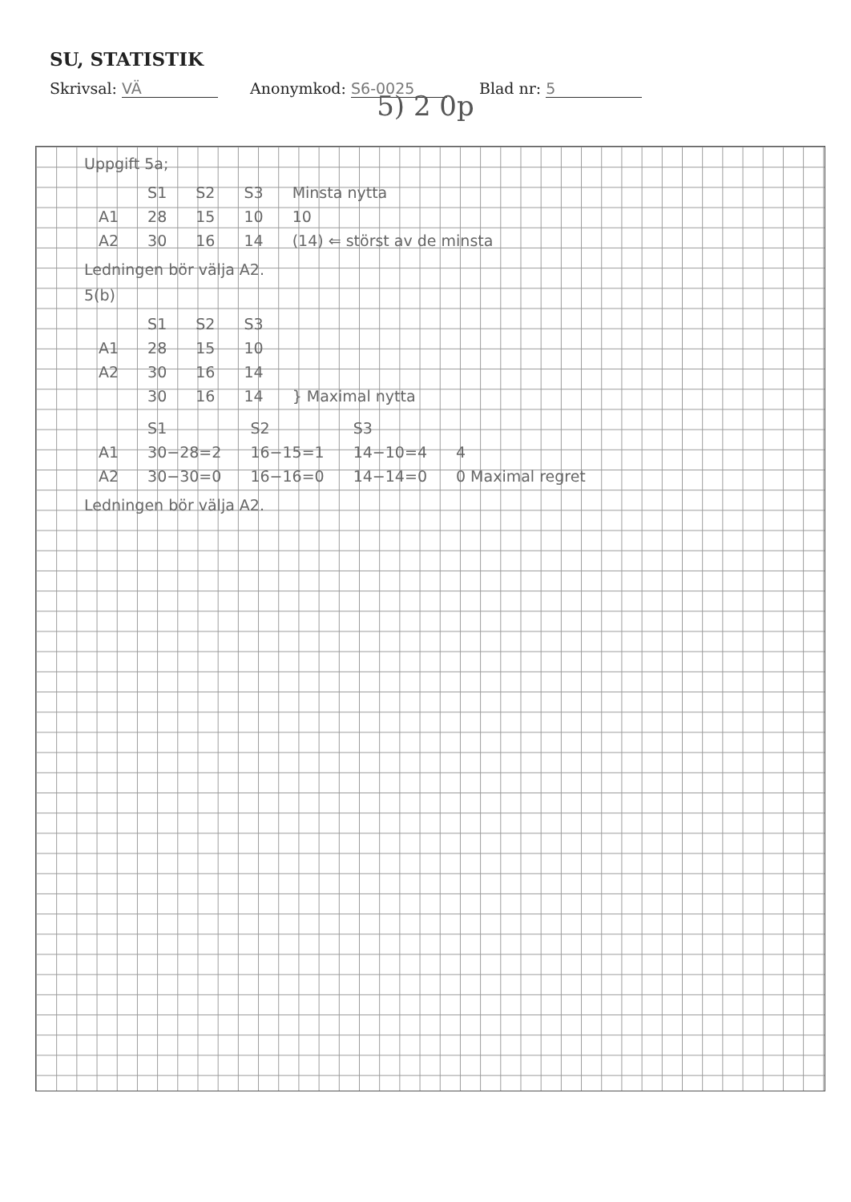SU, STATISTIK
Skrivsal: VÄ Anonymkod: S6-0025 Blad nr: 5
5) 2 0p
Uppgift 5a;
| | S1 | S2 | S3 | Minsta nytta |
| A1 | 28 | 15 | 10 | 10 |
| A2 | 30 | 16 | 14 | (14) ⇐ störst av de minsta |
Ledningen bör välja A2.
5(b)
| | S1 | S2 | S3 | |
| A1 | 28 | 15 | 10 | |
| A2 | 30 | 16 | 14 | |
| | 30 | 16 | 14 | } Maximal nytta |
| | S1 | S2 | S3 | |
| A1 | 30−28=2 | 16−15=1 | 14−10=4 | 4 |
| A2 | 30−30=0 | 16−16=0 | 14−14=0 | 0 Maximal regret |
Ledningen bör välja A2.